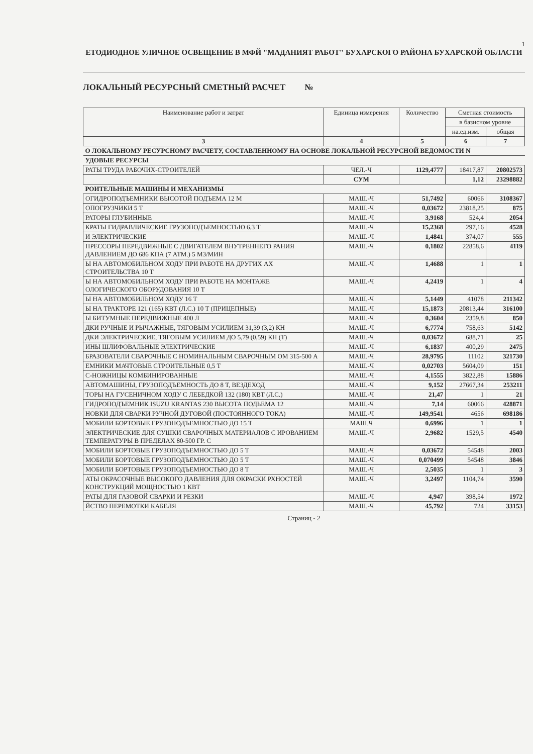1
ЕТОДИОДНОЕ УЛИЧНОЕ ОСВЕЩЕНИЕ В МФЙ "МАДАНИЯТ РАБОТ" БУХАРСКОГО РАЙОНА БУХАРСКОЙ ОБЛАСТИ
ЛОКАЛЬНЫЙ РЕСУРСНЫЙ СМЕТНЫЙ РАСЧЕТ №
| Наименование работ и затрат | Единица измерения | Количество | Сметная стоимость | |
| --- | --- | --- | --- | --- |
| | | | в базисном уровне | |
| | | | на.ед.изм. | общая |
| 3 | 4 | 5 | 6 | 7 |
| О ЛОКАЛЬНОМУ РЕСУРСНОМУ РАСЧЕТУ, СОСТАВЛЕННОМУ НА ОСНОВЕ ЛОКАЛЬНОЙ РЕСУРСНОЙ ВЕДОМОСТИ N | | | | |
| УДОВЫЕ РЕСУРСЫ | | | | |
| РАТЫ ТРУДА РАБОЧИХ-СТРОИТЕЛЕЙ | ЧЕЛ.-Ч | 1129,4777 | 18417,87 | 20802573 |
| | СУМ | | 1,12 | 23298882 |
| РОИТЕЛЬНЫЕ МАШИНЫ И МЕХАНИЗМЫ | | | | |
| ОГИДРОПОДЪЕМНИКИ ВЫСОТОЙ ПОДЪЕМА 12 М | МАШ.-Ч | 51,7492 | 60066 | 3108367 |
| ОПОГРУЗЧИКИ 5 Т | МАШ.-Ч | 0,03672 | 23818,25 | 875 |
| РАТОРЫ ГЛУБИННЫЕ | МАШ.-Ч | 3,9168 | 524,4 | 2054 |
| КРАТЫ ГИДРАВЛИЧЕСКИЕ ГРУЗОПОДЪЕМНОСТЬЮ 6,3 Т | МАШ.-Ч | 15,2368 | 297,16 | 4528 |
| И ЭЛЕКТРИЧЕСКИЕ | МАШ.-Ч | 1,4841 | 374,07 | 555 |
| ПРЕССОРЫ ПЕРЕДВИЖНЫЕ С ДВИГАТЕЛЕМ ВНУТРЕННЕГО РАНИЯ ДАВЛЕНИЕМ ДО 686 КПА (7 АТМ.) 5 М3/МИН | МАШ.-Ч | 0,1802 | 22858,6 | 4119 |
| Ы НА АВТОМОБИЛЬНОМ ХОДУ ПРИ РАБОТЕ НА ДРУГИХ АХ СТРОИТЕЛЬСТВА 10 Т | МАШ.-Ч | 1,4688 | 1 | 1 |
| Ы НА АВТОМОБИЛЬНОМ ХОДУ ПРИ РАБОТЕ НА МОНТАЖЕ ОЛОГИЧЕСКОГО ОБОРУДОВАНИЯ 10 Т | МАШ.-Ч | 4,2419 | 1 | 4 |
| Ы НА АВТОМОБИЛЬНОМ ХОДУ 16 Т | МАШ.-Ч | 5,1449 | 41078 | 211342 |
| Ы НА ТРАКТОРЕ 121 (165) КВТ (Л.С.) 10 Т (ПРИЦЕПНЫЕ) | МАШ.-Ч | 15,1873 | 20813,44 | 316100 |
| Ы БИТУМНЫЕ ПЕРЕДВИЖНЫЕ 400 Л | МАШ.-Ч | 0,3604 | 2359,8 | 850 |
| ДКИ РУЧНЫЕ И РЫЧАЖНЫЕ, ТЯГОВЫМ УСИЛИЕМ 31,39 (3,2) КН | МАШ.-Ч | 6,7774 | 758,63 | 5142 |
| ДКИ ЭЛЕКТРИЧЕСКИЕ, ТЯГОВЫМ УСИЛИЕМ ДО 5,79 (0,59) КН (Т) | МАШ.-Ч | 0,03672 | 688,71 | 25 |
| ИНЫ ШЛИФОВАЛЬНЫЕ ЭЛЕКТРИЧЕСКИЕ | МАШ.-Ч | 6,1837 | 400,29 | 2475 |
| БРАЗОВАТЕЛИ СВАРОЧНЫЕ С НОМИНАЛЬНЫМ СВАРОЧНЫМ ОМ 315-500 А | МАШ.-Ч | 28,9795 | 11102 | 321730 |
| ЕМНИКИ МАЧТОВЫЕ СТРОИТЕЛЬНЫЕ 0,5 Т | МАШ.-Ч | 0,02703 | 5604,09 | 151 |
| С-НОЖНИЦЫ КОМБИНИРОВАННЫЕ | МАШ.-Ч | 4,1555 | 3822,88 | 15886 |
| АВТОМАШИНЫ, ГРУЗОПОДЪЕМНОСТЬ ДО 8 Т, ВЕЗДЕХОД | МАШ.-Ч | 9,152 | 27667,34 | 253211 |
| ТОРЫ НА ГУСЕНИЧНОМ ХОДУ С ЛЕБЕДКОЙ 132 (180) КВТ (Л.С.) | МАШ.-Ч | 21,47 | 1 | 21 |
| ГИДРОПОДЪЕМНИК ISUZU KRANTAS 230 ВЫСОТА ПОДЬЕМА 12 | МАШ.-Ч | 7,14 | 60066 | 428871 |
| НОВКИ ДЛЯ СВАРКИ РУЧНОЙ ДУГОВОЙ (ПОСТОЯННОГО ТОКА) | МАШ.-Ч | 149,9541 | 4656 | 698186 |
| МОБИЛИ БОРТОВЫЕ ГРУЗОПОДЪЕМНОСТЬЮ ДО 15 Т | МАШ.Ч | 0,6996 | 1 | 1 |
| ЭЛЕКТРИЧЕСКИЕ ДЛЯ СУШКИ СВАРОЧНЫХ МАТЕРИАЛОВ С ИРОВАНИЕМ ТЕМПЕРАТУРЫ В ПРЕДЕЛАХ 80-500 ГР. С | МАШ.-Ч | 2,9682 | 1529,5 | 4540 |
| МОБИЛИ БОРТОВЫЕ ГРУЗОПОДЪЕМНОСТЬЮ ДО 5 Т | МАШ.-Ч | 0,03672 | 54548 | 2003 |
| МОБИЛИ БОРТОВЫЕ ГРУЗОПОДЪЕМНОСТЬЮ ДО 5 Т | МАШ.-Ч | 0,070499 | 54548 | 3846 |
| МОБИЛИ БОРТОВЫЕ ГРУЗОПОДЪЕМНОСТЬЮ ДО 8 Т | МАШ.-Ч | 2,5035 | 1 | 3 |
| АТЫ ОКРАСОЧНЫЕ ВЫСОКОГО ДАВЛЕНИЯ ДЛЯ ОКРАСКИ РХНОСТЕЙ КОНСТРУКЦИЙ МОЩНОСТЬЮ 1 КВТ | МАШ.-Ч | 3,2497 | 1104,74 | 3590 |
| РАТЫ ДЛЯ ГАЗОВОЙ СВАРКИ И РЕЗКИ | МАШ.-Ч | 4,947 | 398,54 | 1972 |
| ЙСТВО ПЕРЕМОТКИ КАБЕЛЯ | МАШ.-Ч | 45,792 | 724 | 33153 |
Страниц - 2